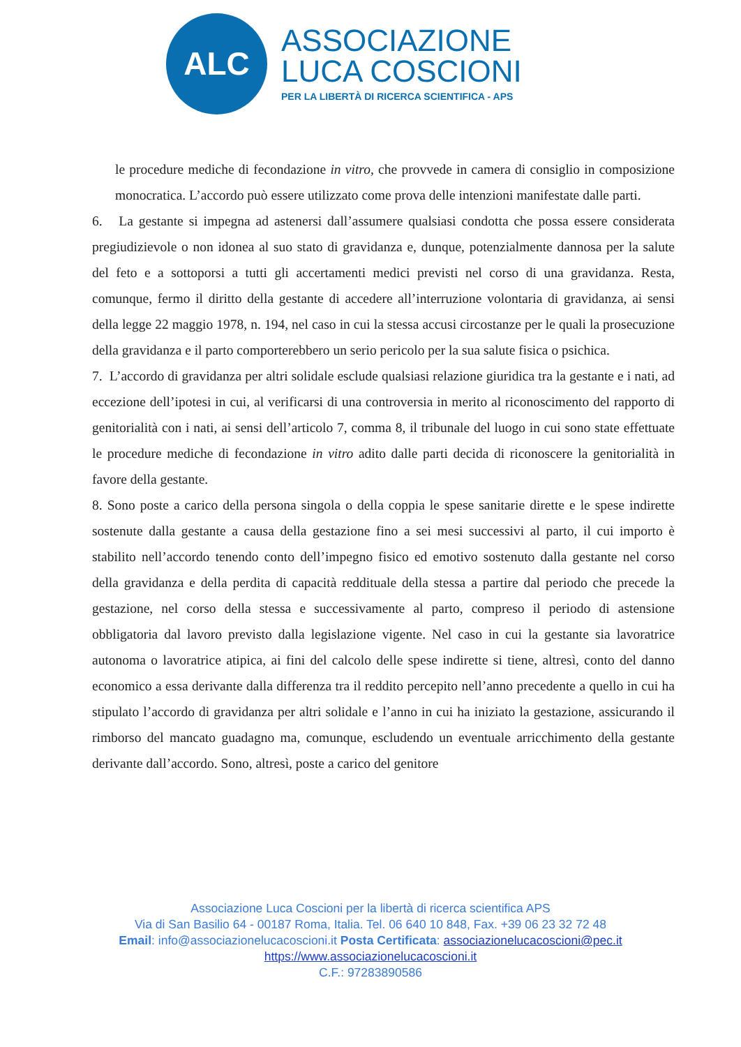ALC
ASSOCIAZIONE
LUCA COSCIONI
PER LA LIBERTÀ DI RICERCA SCIENTIFICA - APS
le procedure mediche di fecondazione in vitro, che provvede in camera di consiglio in composizione monocratica. L’accordo può essere utilizzato come prova delle intenzioni manifestate dalle parti.
6. La gestante si impegna ad astenersi dall’assumere qualsiasi condotta che possa essere considerata pregiudizievole o non idonea al suo stato di gravidanza e, dunque, potenzialmente dannosa per la salute del feto e a sottoporsi a tutti gli accertamenti medici previsti nel corso di una gravidanza. Resta, comunque, fermo il diritto della gestante di accedere all’interruzione volontaria di gravidanza, ai sensi della legge 22 maggio 1978, n. 194, nel caso in cui la stessa accusi circostanze per le quali la prosecuzione della gravidanza e il parto comporterebbero un serio pericolo per la sua salute fisica o psichica.
7. L’accordo di gravidanza per altri solidale esclude qualsiasi relazione giuridica tra la gestante e i nati, ad eccezione dell’ipotesi in cui, al verificarsi di una controversia in merito al riconoscimento del rapporto di genitorialità con i nati, ai sensi dell’articolo 7, comma 8, il tribunale del luogo in cui sono state effettuate le procedure mediche di fecondazione in vitro adito dalle parti decida di riconoscere la genitorialità in favore della gestante.
8. Sono poste a carico della persona singola o della coppia le spese sanitarie dirette e le spese indirette sostenute dalla gestante a causa della gestazione fino a sei mesi successivi al parto, il cui importo è stabilito nell’accordo tenendo conto dell’impegno fisico ed emotivo sostenuto dalla gestante nel corso della gravidanza e della perdita di capacità reddituale della stessa a partire dal periodo che precede la gestazione, nel corso della stessa e successivamente al parto, compreso il periodo di astensione obbligatoria dal lavoro previsto dalla legislazione vigente. Nel caso in cui la gestante sia lavoratrice autonoma o lavoratrice atipica, ai fini del calcolo delle spese indirette si tiene, altresì, conto del danno economico a essa derivante dalla differenza tra il reddito percepito nell’anno precedente a quello in cui ha stipulato l’accordo di gravidanza per altri solidale e l’anno in cui ha iniziato la gestazione, assicurando il rimborso del mancato guadagno ma, comunque, escludendo un eventuale arricchimento della gestante derivante dall’accordo. Sono, altresì, poste a carico del genitore
Associazione Luca Coscioni per la libertà di ricerca scientifica APS
Via di San Basilio 64 - 00187 Roma, Italia. Tel. 06 640 10 848, Fax. +39 06 23 32 72 48
Email: info@associazionelucacoscioni.it Posta Certificata: associazionelucacoscioni@pec.it
https://www.associazionelucacoscioni.it
C.F.: 97283890586